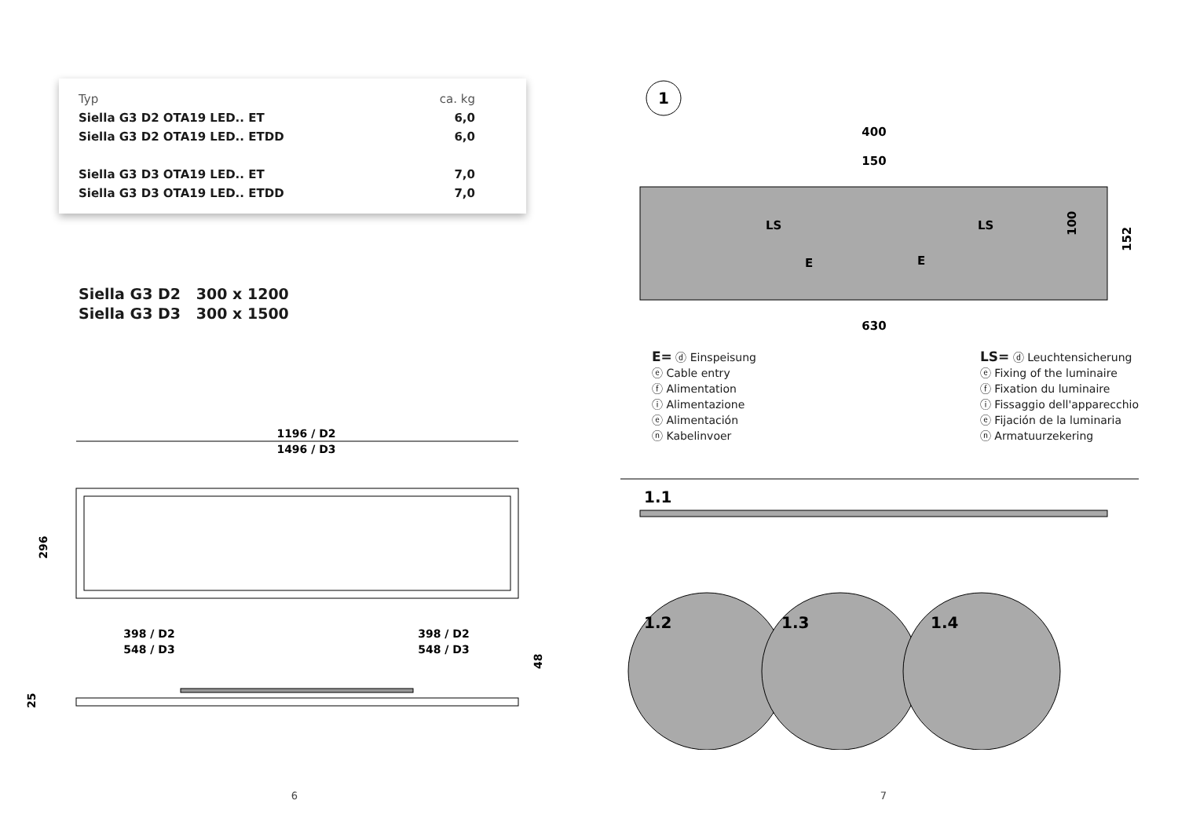| Typ | ca. kg |
| --- | --- |
| Siella G3 D2 OTA19 LED.. ET | 6,0 |
| Siella G3 D2 OTA19 LED.. ETDD | 6,0 |
| Siella G3 D3 OTA19 LED.. ET | 7,0 |
| Siella G3 D3 OTA19 LED.. ETDD | 7,0 |
Siella G3 D2 300 x 1200
Siella G3 D3 300 x 1500
1196 / D2
1496 / D3
296
398 / D2
548 / D3
398 / D2
548 / D3
48
25
6
1
400
150
LS
LS
E
E
100
152
630
E= ⓓ Einspeisung
ⓔ Cable entry
ⓕ Alimentation
ⓘ Alimentazione
ⓔ Alimentación
ⓝ Kabelinvoer
LS= ⓓ Leuchtensicherung
ⓔ Fixing of the luminaire
ⓕ Fixation du luminaire
ⓘ Fissaggio dell'apparecchio
ⓔ Fijación de la luminaria
ⓝ Armatuurzekering
1.1
1.2
1.3
1.4
7